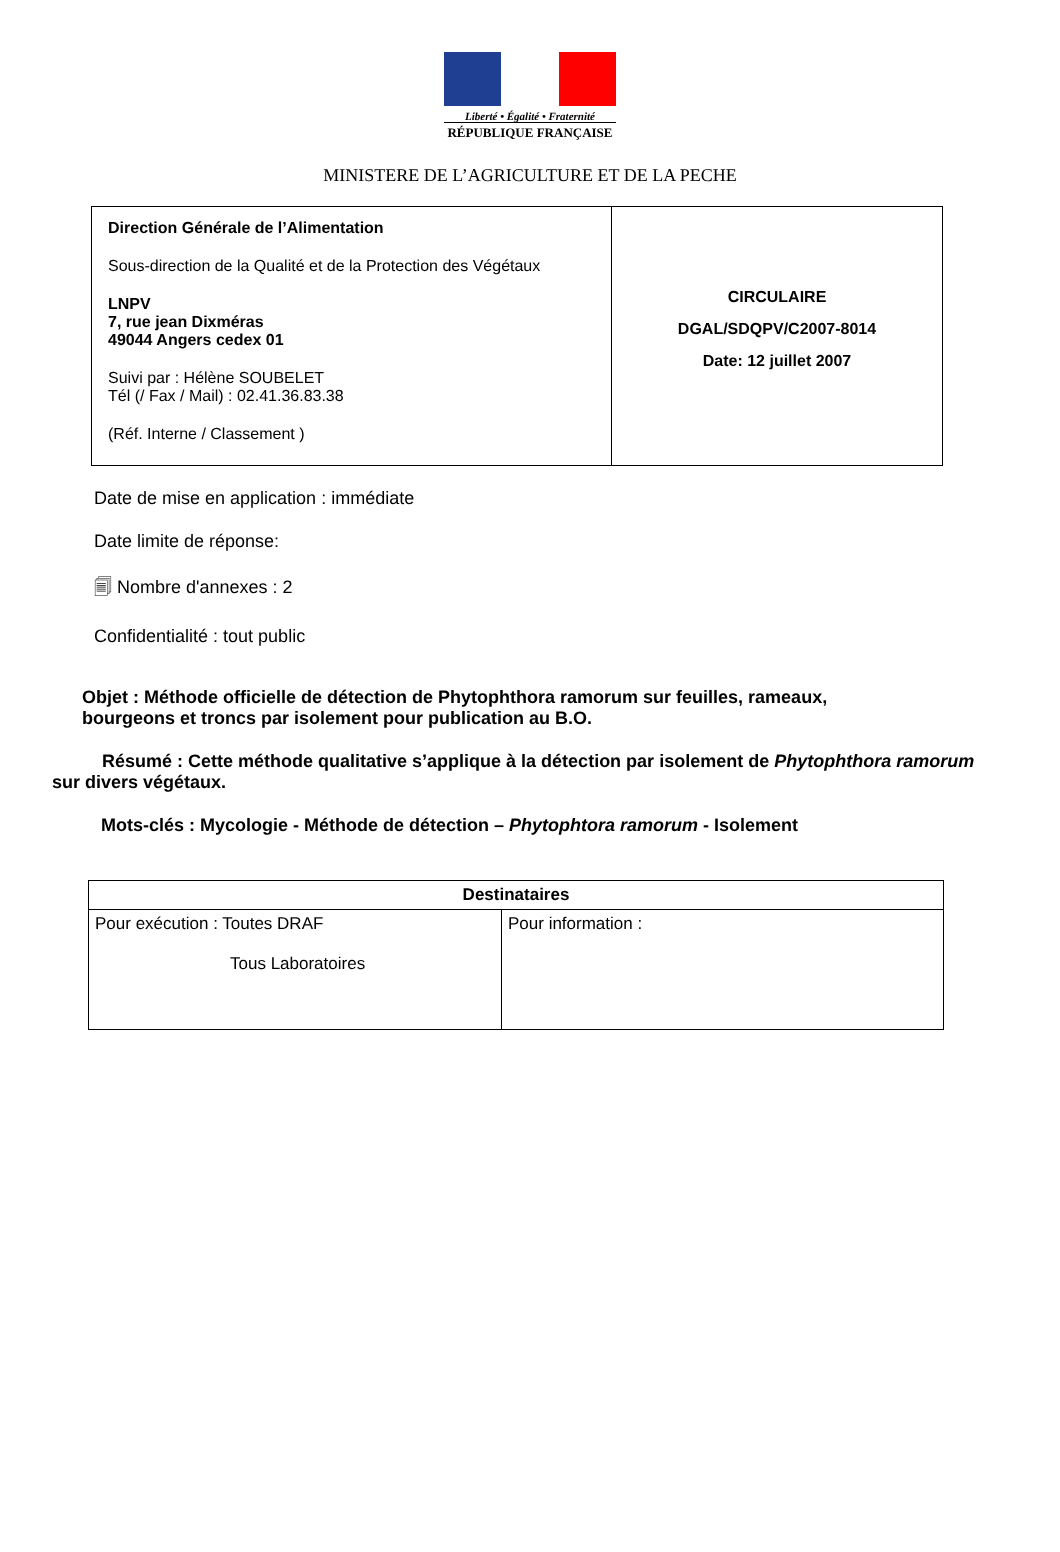Liberté • Égalité • Fraternité
RÉPUBLIQUE FRANÇAISE
MINISTERE DE L’AGRICULTURE ET DE LA PECHE
| Direction Générale de l’Alimentation Sous-direction de la Qualité et de la Protection des Végétaux LNPV 7, rue jean Dixméras 49044 Angers cedex 01 Suivi par : Hélène SOUBELET Tél (/ Fax / Mail) : 02.41.36.83.38 (Réf. Interne / Classement ) | CIRCULAIRE DGAL/SDQPV/C2007-8014 Date: 12 juillet 2007 |
Date de mise en application : immédiate
Date limite de réponse:
🗐 Nombre d'annexes : 2
Confidentialité : tout public
Objet : Méthode officielle de détection de Phytophthora ramorum sur feuilles, rameaux, bourgeons et troncs par isolement pour publication au B.O.
Résumé : Cette méthode qualitative s’applique à la détection par isolement de Phytophthora ramorum sur divers végétaux.
Mots-clés : Mycologie - Méthode de détection – Phytophtora ramorum - Isolement
| Destinataires | |
| --- | --- |
| Pour exécution : Toutes DRAF Tous Laboratoires | Pour information : |